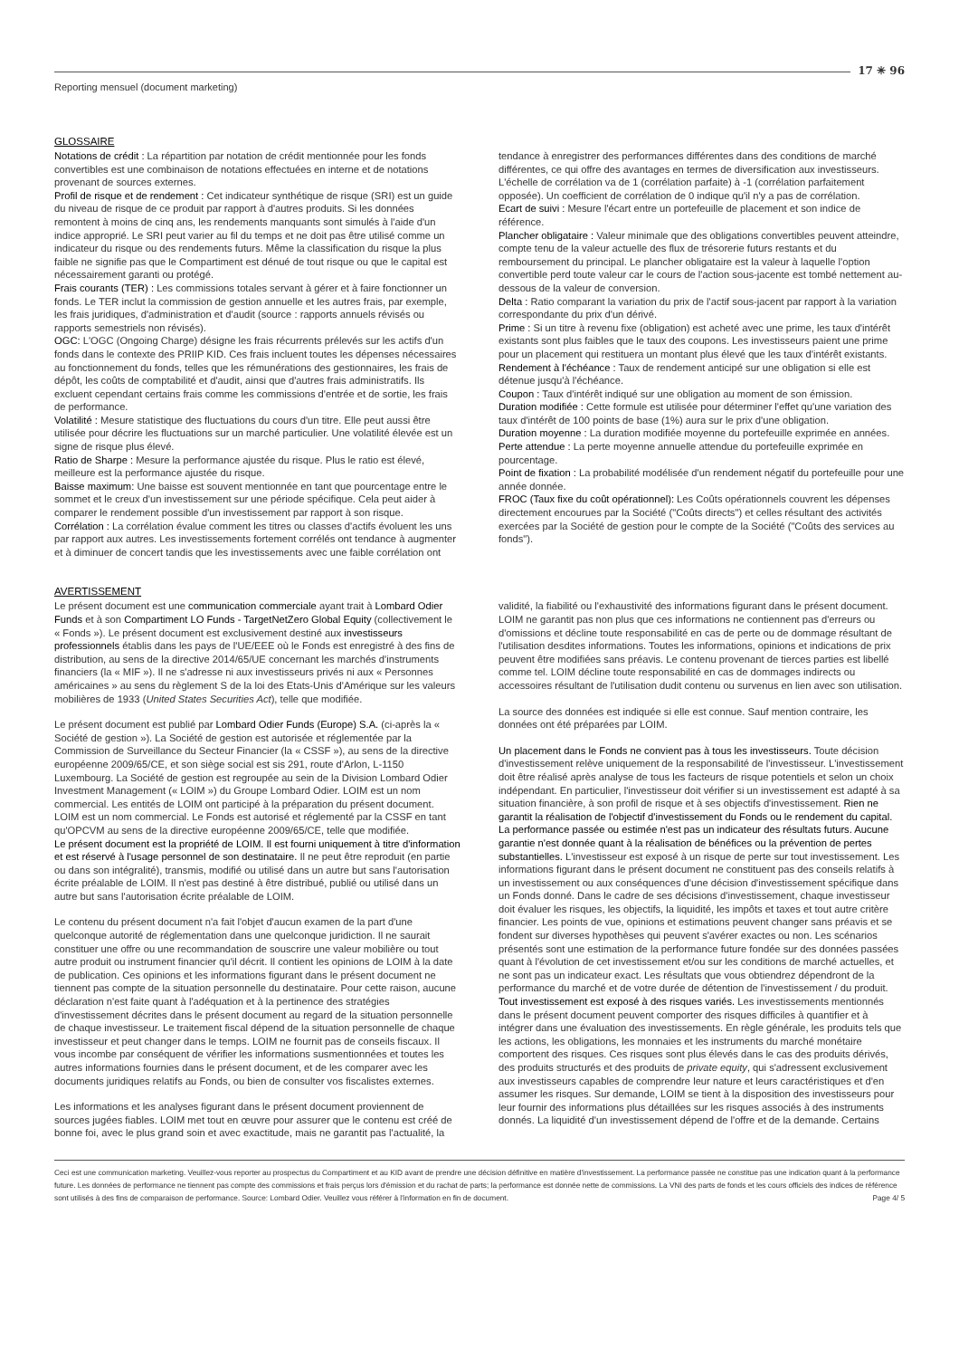Reporting mensuel (document marketing)
17 ✳ 96
GLOSSAIRE
Notations de crédit : La répartition par notation de crédit mentionnée pour les fonds convertibles est une combinaison de notations effectuées en interne et de notations provenant de sources externes.
Profil de risque et de rendement : Cet indicateur synthétique de risque (SRI) est un guide du niveau de risque de ce produit par rapport à d'autres produits. Si les données remontent à moins de cinq ans, les rendements manquants sont simulés à l'aide d'un indice approprié. Le SRI peut varier au fil du temps et ne doit pas être utilisé comme un indicateur du risque ou des rendements futurs. Même la classification du risque la plus faible ne signifie pas que le Compartiment est dénué de tout risque ou que le capital est nécessairement garanti ou protégé.
Frais courants (TER) : Les commissions totales servant à gérer et à faire fonctionner un fonds. Le TER inclut la commission de gestion annuelle et les autres frais, par exemple, les frais juridiques, d'administration et d'audit (source : rapports annuels révisés ou rapports semestriels non révisés).
OGC: L'OGC (Ongoing Charge) désigne les frais récurrents prélevés sur les actifs d'un fonds dans le contexte des PRIIP KID. Ces frais incluent toutes les dépenses nécessaires au fonctionnement du fonds, telles que les rémunérations des gestionnaires, les frais de dépôt, les coûts de comptabilité et d'audit, ainsi que d'autres frais administratifs. Ils excluent cependant certains frais comme les commissions d'entrée et de sortie, les frais de performance.
Volatilité : Mesure statistique des fluctuations du cours d'un titre. Elle peut aussi être utilisée pour décrire les fluctuations sur un marché particulier. Une volatilité élevée est un signe de risque plus élevé.
Ratio de Sharpe : Mesure la performance ajustée du risque. Plus le ratio est élevé, meilleure est la performance ajustée du risque.
Baisse maximum: Une baisse est souvent mentionnée en tant que pourcentage entre le sommet et le creux d'un investissement sur une période spécifique. Cela peut aider à comparer le rendement possible d'un investissement par rapport à son risque.
Corrélation : La corrélation évalue comment les titres ou classes d'actifs évoluent les uns par rapport aux autres. Les investissements fortement corrélés ont tendance à augmenter et à diminuer de concert tandis que les investissements avec une faible corrélation ont tendance à enregistrer des performances différentes dans des conditions de marché différentes, ce qui offre des avantages en termes de diversification aux investisseurs. L'échelle de corrélation va de 1 (corrélation parfaite) à -1 (corrélation parfaitement opposée). Un coefficient de corrélation de 0 indique qu'il n'y a pas de corrélation.
Ecart de suivi : Mesure l'écart entre un portefeuille de placement et son indice de référence.
Plancher obligataire : Valeur minimale que des obligations convertibles peuvent atteindre, compte tenu de la valeur actuelle des flux de trésorerie futurs restants et du remboursement du principal. Le plancher obligataire est la valeur à laquelle l'option convertible perd toute valeur car le cours de l'action sous-jacente est tombé nettement au-dessous de la valeur de conversion.
Delta : Ratio comparant la variation du prix de l'actif sous-jacent par rapport à la variation correspondante du prix d'un dérivé.
Prime : Si un titre à revenu fixe (obligation) est acheté avec une prime, les taux d'intérêt existants sont plus faibles que le taux des coupons. Les investisseurs paient une prime pour un placement qui restituera un montant plus élevé que les taux d'intérêt existants.
Rendement à l'échéance : Taux de rendement anticipé sur une obligation si elle est détenue jusqu'à l'échéance.
Coupon : Taux d'intérêt indiqué sur une obligation au moment de son émission.
Duration modifiée : Cette formule est utilisée pour déterminer l'effet qu'une variation des taux d'intérêt de 100 points de base (1%) aura sur le prix d'une obligation.
Duration moyenne : La duration modifiée moyenne du portefeuille exprimée en années.
Perte attendue : La perte moyenne annuelle attendue du portefeuille exprimée en pourcentage.
Point de fixation : La probabilité modélisée d'un rendement négatif du portefeuille pour une année donnée.
FROC (Taux fixe du coût opérationnel): Les Coûts opérationnels couvrent les dépenses directement encourues par la Société ("Coûts directs") et celles résultant des activités exercées par la Société de gestion pour le compte de la Société ("Coûts des services au fonds").
AVERTISSEMENT
Le présent document est une communication commerciale ayant trait à Lombard Odier Funds et à son Compartiment LO Funds - TargetNetZero Global Equity (collectivement le « Fonds »). Le présent document est exclusivement destiné aux investisseurs professionnels établis dans les pays de l'UE/EEE où le Fonds est enregistré à des fins de distribution, au sens de la directive 2014/65/UE concernant les marchés d'instruments financiers (la « MIF »). Il ne s'adresse ni aux investisseurs privés ni aux « Personnes américaines » au sens du règlement S de la loi des Etats-Unis d'Amérique sur les valeurs mobilières de 1933 (United States Securities Act), telle que modifiée.
Le présent document est publié par Lombard Odier Funds (Europe) S.A. (ci-après la « Société de gestion »). La Société de gestion est autorisée et réglementée par la Commission de Surveillance du Secteur Financier (la « CSSF »), au sens de la directive européenne 2009/65/CE, et son siège social est sis 291, route d'Arlon, L-1150 Luxembourg. La Société de gestion est regroupée au sein de la Division Lombard Odier Investment Management (« LOIM ») du Groupe Lombard Odier. LOIM est un nom commercial. Les entités de LOIM ont participé à la préparation du présent document. LOIM est un nom commercial. Le Fonds est autorisé et réglementé par la CSSF en tant qu'OPCVM au sens de la directive européenne 2009/65/CE, telle que modifiée.
Le présent document est la propriété de LOIM. Il est fourni uniquement à titre d'information et est réservé à l'usage personnel de son destinataire. Il ne peut être reproduit (en partie ou dans son intégralité), transmis, modifié ou utilisé dans un autre but sans l'autorisation écrite préalable de LOIM. Il n'est pas destiné à être distribué, publié ou utilisé dans un autre but sans l'autorisation écrite préalable de LOIM.
Le contenu du présent document n'a fait l'objet d'aucun examen de la part d'une quelconque autorité de réglementation dans une quelconque juridiction. Il ne saurait constituer une offre ou une recommandation de souscrire une valeur mobilière ou tout autre produit ou instrument financier qu'il décrit. Il contient les opinions de LOIM à la date de publication. Ces opinions et les informations figurant dans le présent document ne tiennent pas compte de la situation personnelle du destinataire. Pour cette raison, aucune déclaration n'est faite quant à l'adéquation et à la pertinence des stratégies d'investissement décrites dans le présent document au regard de la situation personnelle de chaque investisseur. Le traitement fiscal dépend de la situation personnelle de chaque investisseur et peut changer dans le temps. LOIM ne fournit pas de conseils fiscaux. Il vous incombe par conséquent de vérifier les informations susmentionnées et toutes les autres informations fournies dans le présent document, et de les comparer avec les documents juridiques relatifs au Fonds, ou bien de consulter vos fiscalistes externes.
Les informations et les analyses figurant dans le présent document proviennent de sources jugées fiables. LOIM met tout en œuvre pour assurer que le contenu est créé de bonne foi, avec le plus grand soin et avec exactitude, mais ne garantit pas l'actualité, la validité, la fiabilité ou l'exhaustivité des informations figurant dans le présent document. LOIM ne garantit pas non plus que ces informations ne contiennent pas d'erreurs ou d'omissions et décline toute responsabilité en cas de perte ou de dommage résultant de l'utilisation desdites informations. Toutes les informations, opinions et indications de prix peuvent être modifiées sans préavis. Le contenu provenant de tierces parties est libellé comme tel. LOIM décline toute responsabilité en cas de dommages indirects ou accessoires résultant de l'utilisation dudit contenu ou survenus en lien avec son utilisation.
La source des données est indiquée si elle est connue. Sauf mention contraire, les données ont été préparées par LOIM.
Un placement dans le Fonds ne convient pas à tous les investisseurs. Toute décision d'investissement relève uniquement de la responsabilité de l'investisseur. L'investissement doit être réalisé après analyse de tous les facteurs de risque potentiels et selon un choix indépendant. En particulier, l'investisseur doit vérifier si un investissement est adapté à sa situation financière, à son profil de risque et à ses objectifs d'investissement. Rien ne garantit la réalisation de l'objectif d'investissement du Fonds ou le rendement du capital. La performance passée ou estimée n'est pas un indicateur des résultats futurs. Aucune garantie n'est donnée quant à la réalisation de bénéfices ou la prévention de pertes substantielles. L'investisseur est exposé à un risque de perte sur tout investissement. Les informations figurant dans le présent document ne constituent pas des conseils relatifs à un investissement ou aux conséquences d'une décision d'investissement spécifique dans un Fonds donné. Dans le cadre de ses décisions d'investissement, chaque investisseur doit évaluer les risques, les objectifs, la liquidité, les impôts et taxes et tout autre critère financier. Les points de vue, opinions et estimations peuvent changer sans préavis et se fondent sur diverses hypothèses qui peuvent s'avérer exactes ou non. Les scénarios présentés sont une estimation de la performance future fondée sur des données passées quant à l'évolution de cet investissement et/ou sur les conditions de marché actuelles, et ne sont pas un indicateur exact. Les résultats que vous obtiendrez dépendront de la performance du marché et de votre durée de détention de l'investissement / du produit.
Tout investissement est exposé à des risques variés. Les investissements mentionnés dans le présent document peuvent comporter des risques difficiles à quantifier et à intégrer dans une évaluation des investissements. En règle générale, les produits tels que les actions, les obligations, les monnaies et les instruments du marché monétaire comportent des risques. Ces risques sont plus élevés dans le cas des produits dérivés, des produits structurés et des produits de private equity, qui s'adressent exclusivement aux investisseurs capables de comprendre leur nature et leurs caractéristiques et d'en assumer les risques. Sur demande, LOIM se tient à la disposition des investisseurs pour leur fournir des informations plus détaillées sur les risques associés à des instruments donnés. La liquidité d'un investissement dépend de l'offre et de la demande. Certains
Ceci est une communication marketing. Veuillez-vous reporter au prospectus du Compartiment et au KID avant de prendre une décision définitive en matière d'investissement. La performance passée ne constitue pas une indication quant à la performance future. Les données de performance ne tiennent pas compte des commissions et frais perçus lors d'émission et du rachat de parts; la performance est donnée nette de commissions. La VNI des parts de fonds et les cours officiels des indices de référence sont utilisés à des fins de comparaison de performance. Source: Lombard Odier. Veuillez vous référer à l'information en fin de document. Page 4/ 5